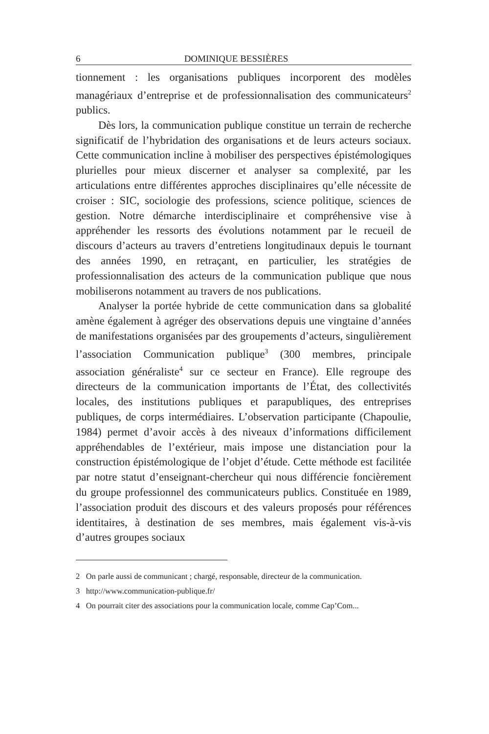6 DOMINIQUE BESSIÈRES
tionnement : les organisations publiques incorporent des modèles managériaux d’entreprise et de professionnalisation des communicateurs<sup>2</sup> publics.
Dès lors, la communication publique constitue un terrain de recherche significatif de l’hybridation des organisations et de leurs acteurs sociaux. Cette communication incline à mobiliser des perspectives épistémologiques plurielles pour mieux discerner et analyser sa complexité, par les articulations entre différentes approches disciplinaires qu’elle nécessite de croiser : SIC, sociologie des professions, science politique, sciences de gestion. Notre démarche interdisciplinaire et compréhensive vise à appréhender les ressorts des évolutions notamment par le recueil de discours d’acteurs au travers d’entretiens longitudinaux depuis le tournant des années 1990, en retraçant, en particulier, les stratégies de professionnalisation des acteurs de la communication publique que nous mobiliserons notamment au travers de nos publications.
Analyser la portée hybride de cette communication dans sa globalité amène également à agréger des observations depuis une vingtaine d’années de manifestations organisées par des groupements d’acteurs, singulièrement l’association Communication publique<sup>3</sup> (300 membres, principale association généraliste<sup>4</sup> sur ce secteur en France). Elle regroupe des directeurs de la communication importants de l’État, des collectivités locales, des institutions publiques et parapubliques, des entreprises publiques, de corps intermédiaires. L’observation participante (Chapoulie, 1984) permet d’avoir accès à des niveaux d’informations difficilement appréhendables de l’extérieur, mais impose une distanciation pour la construction épistémologique de l’objet d’étude. Cette méthode est facilitée par notre statut d’enseignant-chercheur qui nous différencie foncièrement du groupe professionnel des communicateurs publics. Constituée en 1989, l’association produit des discours et des valeurs proposés pour références identitaires, à destination de ses membres, mais également vis-à-vis d’autres groupes sociaux
2 On parle aussi de communicant ; chargé, responsable, directeur de la communication.
3 http://www.communication-publique.fr/
4 On pourrait citer des associations pour la communication locale, comme Cap’Com...